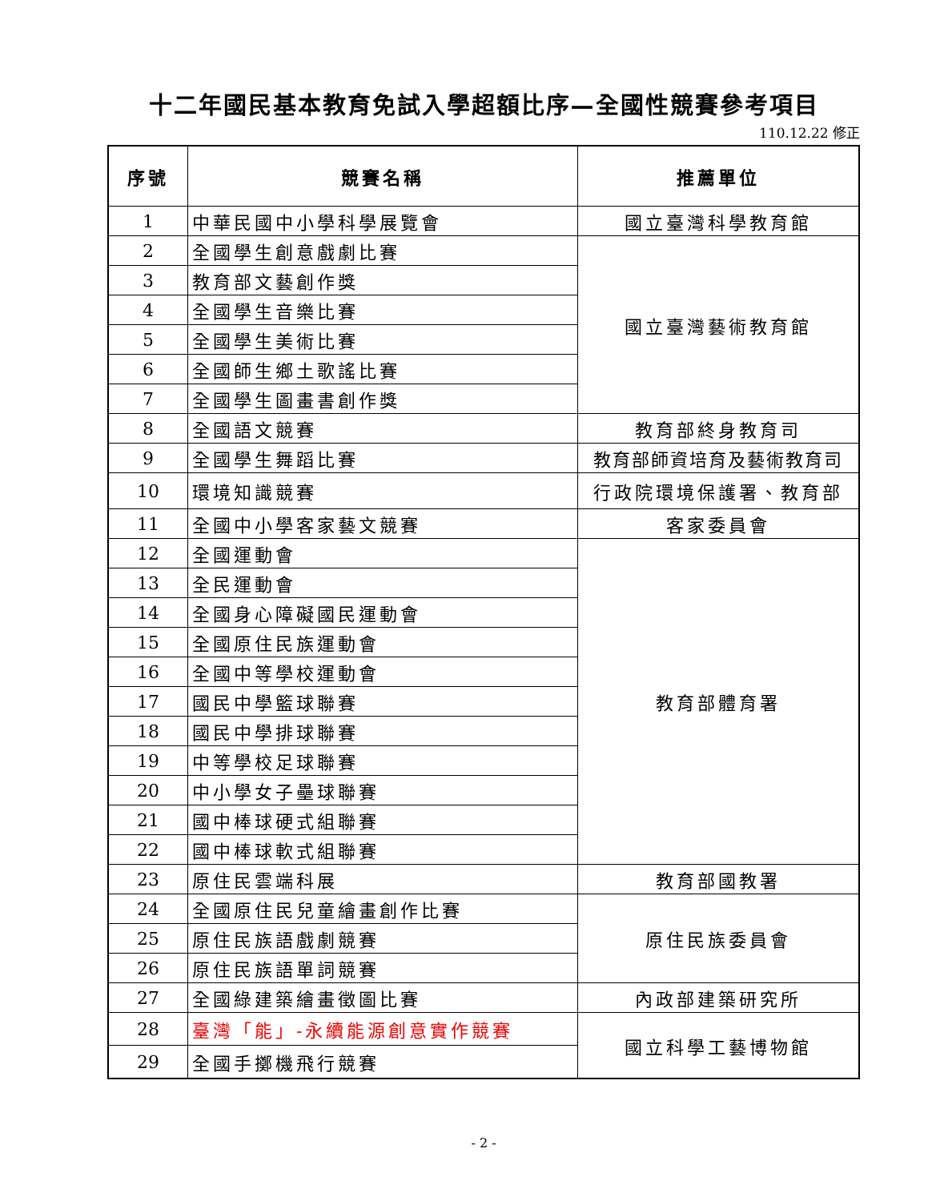十二年國民基本教育免試入學超額比序—全國性競賽參考項目
110.12.22 修正
| 序號 | 競賽名稱 | 推薦單位 |
| --- | --- | --- |
| 1 | 中華民國中小學科學展覽會 | 國立臺灣科學教育館 |
| 2 | 全國學生創意戲劇比賽 | 國立臺灣藝術教育館 |
| 3 | 教育部文藝創作獎 | |
| 4 | 全國學生音樂比賽 | |
| 5 | 全國學生美術比賽 | |
| 6 | 全國師生鄉土歌謠比賽 | |
| 7 | 全國學生圖畫書創作獎 | |
| 8 | 全國語文競賽 | 教育部終身教育司 |
| 9 | 全國學生舞蹈比賽 | 教育部師資培育及藝術教育司 |
| 10 | 環境知識競賽 | 行政院環境保護署、教育部 |
| 11 | 全國中小學客家藝文競賽 | 客家委員會 |
| 12 | 全國運動會 | 教育部體育署 |
| 13 | 全民運動會 | |
| 14 | 全國身心障礙國民運動會 | |
| 15 | 全國原住民族運動會 | |
| 16 | 全國中等學校運動會 | |
| 17 | 國民中學籃球聯賽 | |
| 18 | 國民中學排球聯賽 | |
| 19 | 中等學校足球聯賽 | |
| 20 | 中小學女子壘球聯賽 | |
| 21 | 國中棒球硬式組聯賽 | |
| 22 | 國中棒球軟式組聯賽 | |
| 23 | 原住民雲端科展 | 教育部國教署 |
| 24 | 全國原住民兒童繪畫創作比賽 | 原住民族委員會 |
| 25 | 原住民族語戲劇競賽 | |
| 26 | 原住民族語單詞競賽 | |
| 27 | 全國綠建築繪畫徵圖比賽 | 內政部建築研究所 |
| 28 | 臺灣「能」-永續能源創意實作競賽 | 國立科學工藝博物館 |
| 29 | 全國手擲機飛行競賽 | |
- 2 -